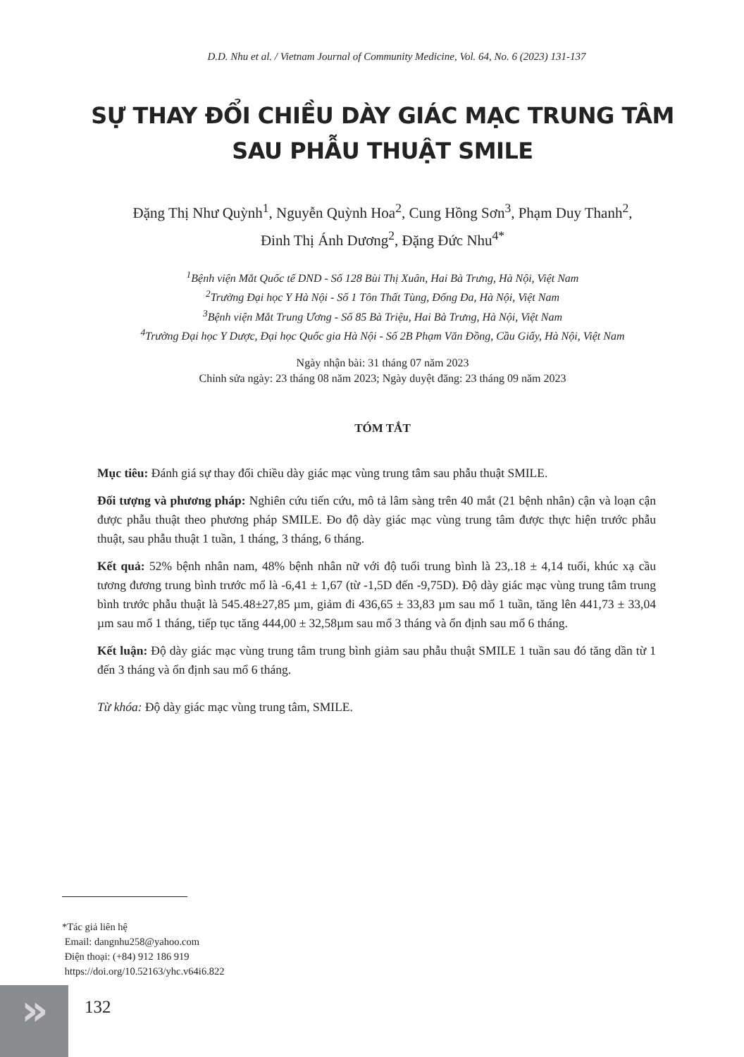D.D. Nhu et al. / Vietnam Journal of Community Medicine, Vol. 64, No. 6 (2023) 131-137
SỰ THAY ĐỔI CHIỀU DÀY GIÁC MẠC TRUNG TÂM
SAU PHẪU THUẬT SMILE
Đặng Thị Như Quỳnh<sup>1</sup>, Nguyễn Quỳnh Hoa<sup>2</sup>, Cung Hồng Sơn<sup>3</sup>, Phạm Duy Thanh<sup>2</sup>,
Đinh Thị Ánh Dương<sup>2</sup>, Đặng Đức Nhu<sup>4*</sup>
<sup>1</sup> Bệnh viện Mắt Quốc tế DND - Số 128 Bùi Thị Xuân, Hai Bà Trưng, Hà Nội, Việt Nam
<sup>2</sup> Trường Đại học Y Hà Nội - Số 1 Tôn Thất Tùng, Đống Đa, Hà Nội, Việt Nam
<sup>3</sup> Bệnh viện Mắt Trung Ương - Số 85 Bà Triệu, Hai Bà Trưng, Hà Nội, Việt Nam
<sup>4</sup> Trường Đại học Y Dược, Đại học Quốc gia Hà Nội - Số 2B Phạm Văn Đồng, Cầu Giấy, Hà Nội, Việt Nam
Ngày nhận bài: 31 tháng 07 năm 2023
Chỉnh sửa ngày: 23 tháng 08 năm 2023; Ngày duyệt đăng: 23 tháng 09 năm 2023
TÓM TẮT
Mục tiêu: Đánh giá sự thay đổi chiều dày giác mạc vùng trung tâm sau phẫu thuật SMILE.
Đối tượng và phương pháp: Nghiên cứu tiến cứu, mô tả lâm sàng trên 40 mắt (21 bệnh nhân) cận và loạn cận được phẫu thuật theo phương pháp SMILE. Đo độ dày giác mạc vùng trung tâm được thực hiện trước phẫu thuật, sau phẫu thuật 1 tuần, 1 tháng, 3 tháng, 6 tháng.
Kết quả: 52% bệnh nhân nam, 48% bệnh nhân nữ với độ tuổi trung bình là 23,.18 ± 4,14 tuổi, khúc xạ cầu tương đương trung bình trước mổ là -6,41 ± 1,67 (từ -1,5D đến -9,75D). Độ dày giác mạc vùng trung tâm trung bình trước phẫu thuật là 545.48±27,85 µm, giảm đi 436,65 ± 33,83 µm sau mổ 1 tuần, tăng lên 441,73 ± 33,04 µm sau mổ 1 tháng, tiếp tục tăng 444,00 ± 32,58µm sau mổ 3 tháng và ổn định sau mổ 6 tháng.
Kết luận: Độ dày giác mạc vùng trung tâm trung bình giảm sau phẫu thuật SMILE 1 tuần sau đó tăng dần từ 1 đến 3 tháng và ổn định sau mổ 6 tháng.
Từ khóa: Độ dày giác mạc vùng trung tâm, SMILE.
*Tác giả liên hệ
Email: dangnhu258@yahoo.com
Điện thoại: (+84) 912 186 919
https://doi.org/10.52163/yhc.v64i6.822
» 132